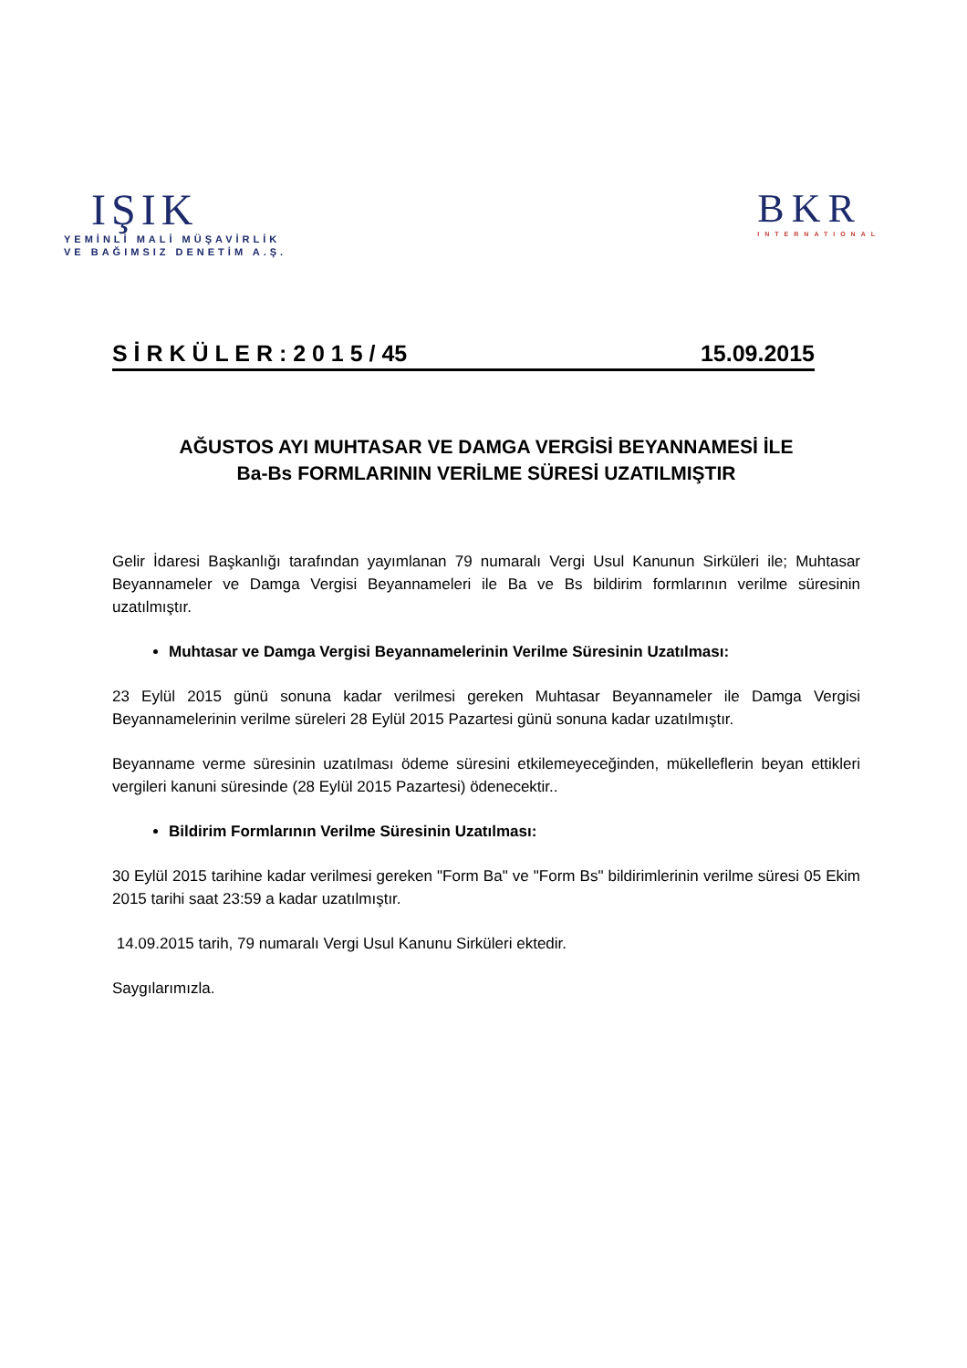IŞIK
YEMİNLİ MALİ MÜŞAVİRLİK
VE BAĞIMSIZ DENETİM A.Ş.
BKR
INTERNATIONAL
S İ R K Ü L E R : 2 0 1 5 / 45 15.09.2015
AĞUSTOS AYI MUHTASAR VE DAMGA VERGİSİ BEYANNAMESİ İLE
Ba-Bs FORMLARININ VERİLME SÜRESİ UZATILMIŞTIR
Gelir İdaresi Başkanlığı tarafından yayımlanan 79 numaralı Vergi Usul Kanunun Sirküleri ile; Muhtasar Beyannameler ve Damga Vergisi Beyannameleri ile Ba ve Bs bildirim formlarının verilme süresinin uzatılmıştır.
Muhtasar ve Damga Vergisi Beyannamelerinin Verilme Süresinin Uzatılması:
23 Eylül 2015 günü sonuna kadar verilmesi gereken Muhtasar Beyannameler ile Damga Vergisi Beyannamelerinin verilme süreleri 28 Eylül 2015 Pazartesi günü sonuna kadar uzatılmıştır.
Beyanname verme süresinin uzatılması ödeme süresini etkilemeyeceğinden, mükelleflerin beyan ettikleri vergileri kanuni süresinde (28 Eylül 2015 Pazartesi) ödenecektir..
Bildirim Formlarının Verilme Süresinin Uzatılması:
30 Eylül 2015 tarihine kadar verilmesi gereken "Form Ba" ve "Form Bs" bildirimlerinin verilme süresi 05 Ekim 2015 tarihi saat 23:59 a kadar uzatılmıştır.
14.09.2015 tarih, 79 numaralı Vergi Usul Kanunu Sirküleri ektedir.
Saygılarımızla.